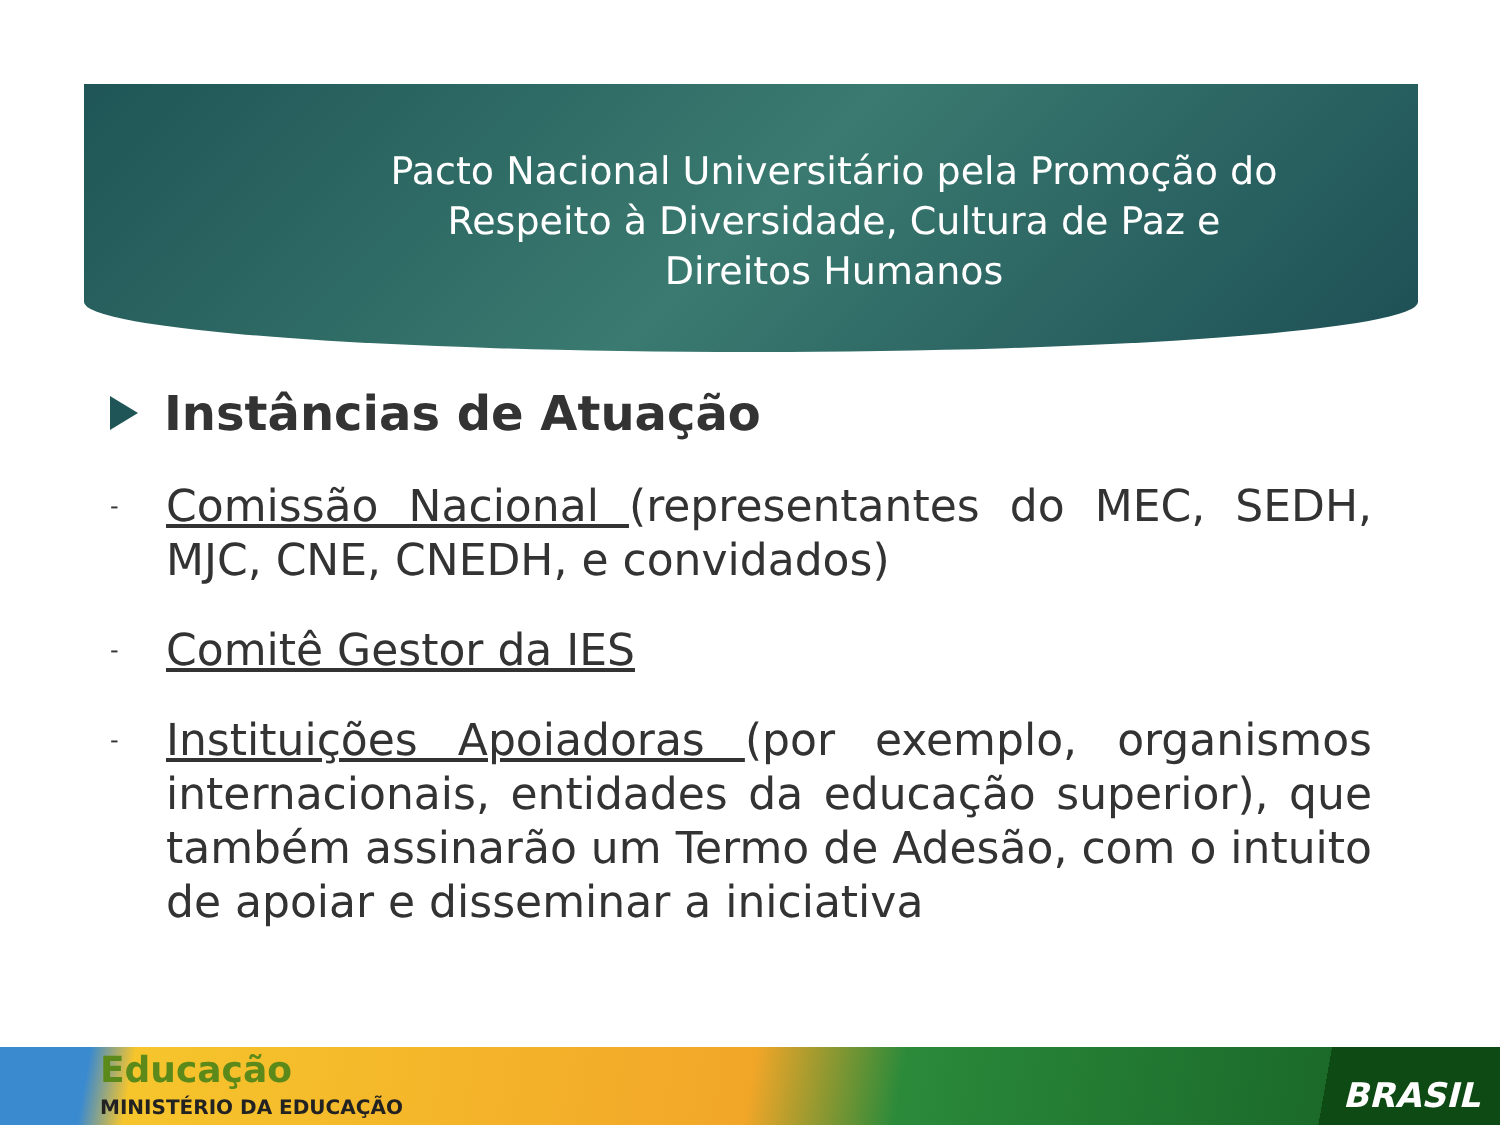Pacto Nacional Universitário pela Promoção do Respeito à Diversidade, Cultura de Paz e Direitos Humanos
Instâncias de Atuação
- Comissão Nacional (representantes do MEC, SEDH, MJC, CNE, CNEDH, e convidados)
- Comitê Gestor da IES
- Instituições Apoiadoras (por exemplo, organismos internacionais, entidades da educação superior), que também assinarão um Termo de Adesão, com o intuito de apoiar e disseminar a iniciativa
Educação
MINISTÉRIO DA EDUCAÇÃO BRASIL